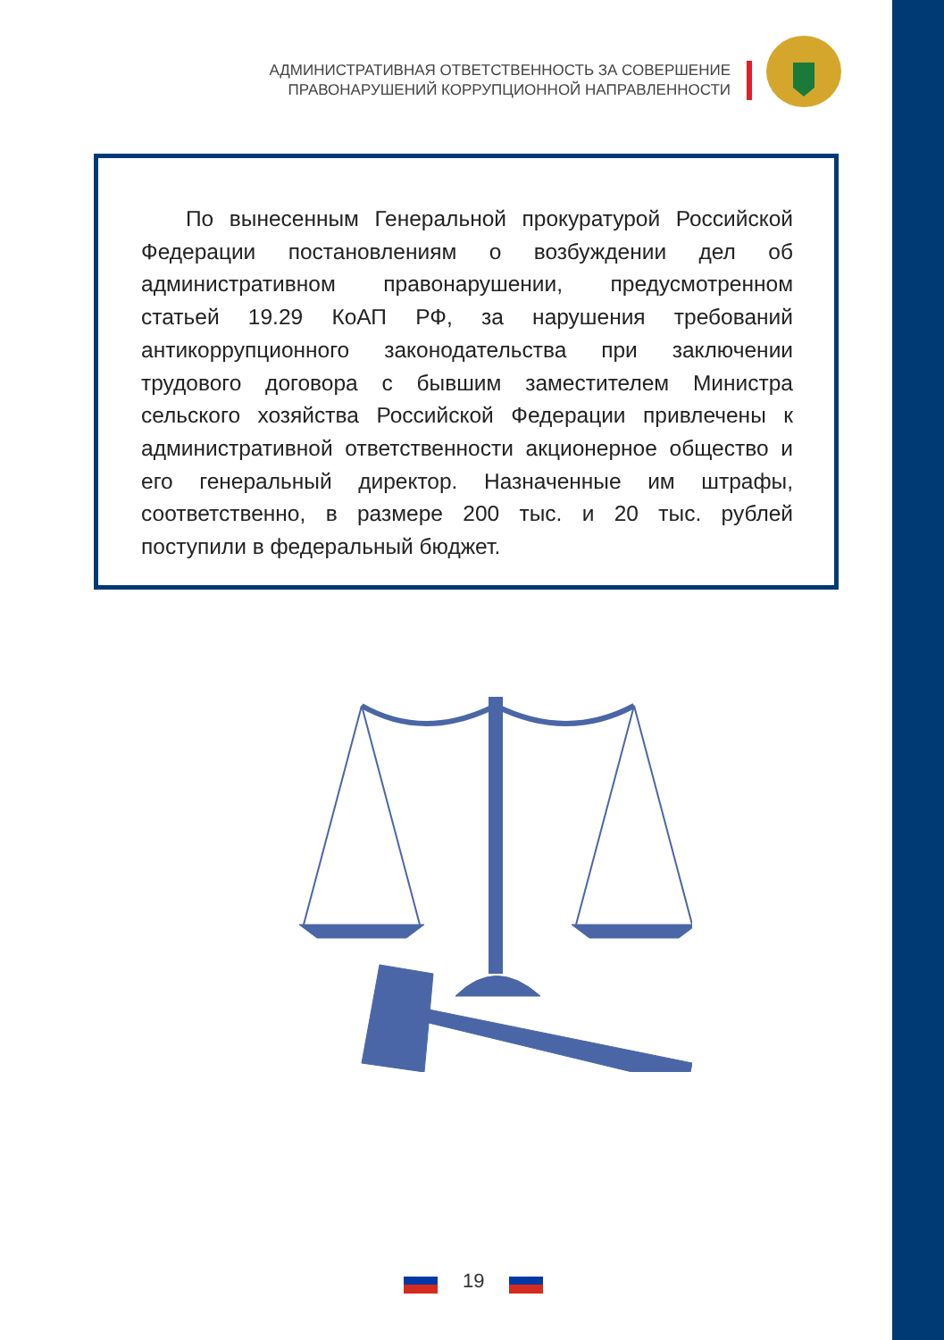АДМИНИСТРАТИВНАЯ ОТВЕТСТВЕННОСТЬ ЗА СОВЕРШЕНИЕ
ПРАВОНАРУШЕНИЙ КОРРУПЦИОННОЙ НАПРАВЛЕННОСТИ
По вынесенным Генеральной прокуратурой Российской Федерации постановлениям о возбуждении дел об административном правонарушении, предусмотренном статьей 19.29 КоАП РФ, за нарушения требований антикоррупционного законодательства при заключении трудового договора с бывшим заместителем Министра сельского хозяйства Российской Федерации привлечены к административной ответственности акционерное общество и его генеральный директор. Назначенные им штрафы, соответственно, в размере 200 тыс. и 20 тыс. рублей поступили в федеральный бюджет.
19